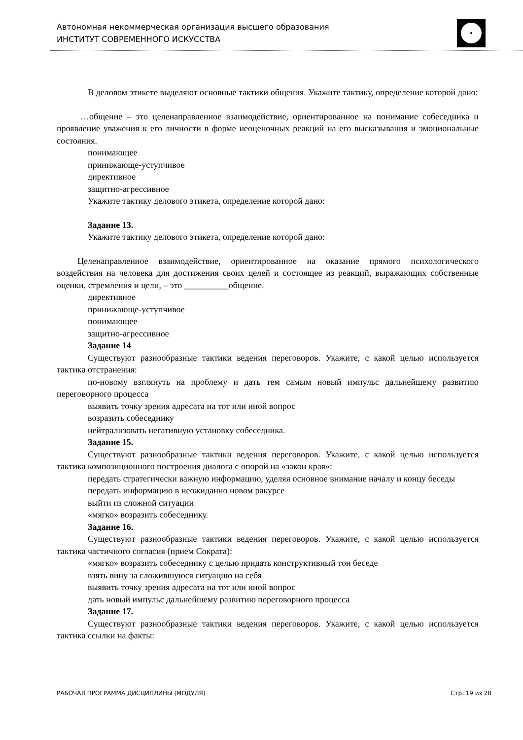Автономная некоммерческая организация высшего образования
ИНСТИТУТ СОВРЕМЕННОГО ИСКУССТВА
В деловом этикете выделяют основные тактики общения. Укажите тактику, определение которой дано:
…общение – это целенаправленное взаимодействие, ориентированное на понимание собеседника и проявление уважения к его личности в форме неоценочных реакций на его высказывания и эмоциональные состояния.
понимающее
принижающе-уступчивое
директивное
защитно-агрессивное
Укажите тактику делового этикета, определение которой дано:
Задание 13.
Укажите тактику делового этикета, определение которой дано:
Целенаправленное взаимодействие, ориентированное на оказание прямого психологического воздействия на человека для достижения своих целей и состоящее из реакций, выражающих собственные оценки, стремления и цели, – это __________общение.
директивное
принижающе-уступчивое
понимающее
защитно-агрессивное
Задание 14
Существуют разнообразные тактики ведения переговоров. Укажите, с какой целью используется тактика отстранения:
по-новому взглянуть на проблему и дать тем самым новый импульс дальнейшему развитию переговорного процесса
выявить точку зрения адресата на тот или иной вопрос
возразить собеседнику
нейтрализовать негативную установку собеседника.
Задание 15.
Существуют разнообразные тактики ведения переговоров. Укажите, с какой целью используется тактика композиционного построения диалога с опорой на «закон края»:
передать стратегически важную информацию, уделяя основное внимание началу и концу беседы
передать информацию в неожиданно новом ракурсе
выйти из сложной ситуации
«мягко» возразить собеседнику.
Задание 16.
Существуют разнообразные тактики ведения переговоров. Укажите, с какой целью используется тактика частичного согласия (прием Сократа):
«мягко» возразить собеседнику с целью придать конструктивный тон беседе
взять вину за сложившуюся ситуацию на себя
выявить точку зрения адресата на тот или иной вопрос
дать новый импульс дальнейшему развитию переговорного процесса
Задание 17.
Существуют разнообразные тактики ведения переговоров. Укажите, с какой целью используется тактика ссылки на факты:
РАБОЧАЯ ПРОГРАММА ДИСЦИПЛИНЫ (МОДУЛЯ) Стр. 19 из 28